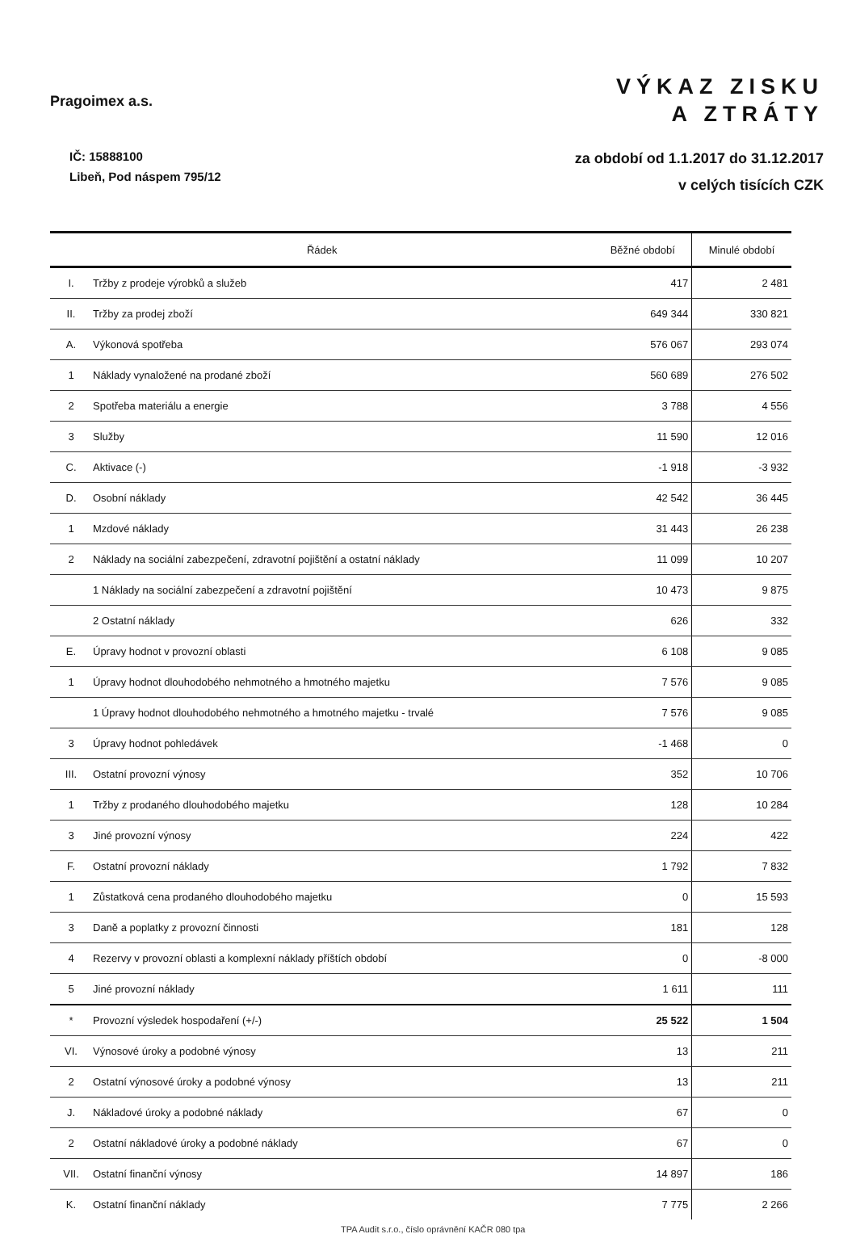Pragoimex a.s.
IČ: 15888100
Libeň, Pod náspem 795/12
VÝKAZ ZISKU
A ZTRÁTY
za období od 1.1.2017 do 31.12.2017
v celých tisících CZK
| Řádek | | Běžné období | Minulé období |
| --- | --- | --- | --- |
| I. | Tržby z prodeje výrobků a služeb | 417 | 2 481 |
| II. | Tržby za prodej zboží | 649 344 | 330 821 |
| A. | Výkonová spotřeba | 576 067 | 293 074 |
| 1 | Náklady vynaložené na prodané zboží | 560 689 | 276 502 |
| 2 | Spotřeba materiálu a energie | 3 788 | 4 556 |
| 3 | Služby | 11 590 | 12 016 |
| C. | Aktivace (-) | -1 918 | -3 932 |
| D. | Osobní náklady | 42 542 | 36 445 |
| 1 | Mzdové náklady | 31 443 | 26 238 |
| 2 | Náklady na sociální zabezpečení, zdravotní pojištění a ostatní náklady | 11 099 | 10 207 |
| | 1 Náklady na sociální zabezpečení a zdravotní pojištění | 10 473 | 9 875 |
| | 2 Ostatní náklady | 626 | 332 |
| E. | Úpravy hodnot v provozní oblasti | 6 108 | 9 085 |
| 1 | Úpravy hodnot dlouhodobého nehmotného a hmotného majetku | 7 576 | 9 085 |
| | 1 Úpravy hodnot dlouhodobého nehmotného a hmotného majetku - trvalé | 7 576 | 9 085 |
| 3 | Úpravy hodnot pohledávek | -1 468 | 0 |
| III. | Ostatní provozní výnosy | 352 | 10 706 |
| 1 | Tržby z prodaného dlouhodobého majetku | 128 | 10 284 |
| 3 | Jiné provozní výnosy | 224 | 422 |
| F. | Ostatní provozní náklady | 1 792 | 7 832 |
| 1 | Zůstatková cena prodaného dlouhodobého majetku | 0 | 15 593 |
| 3 | Daně a poplatky z provozní činnosti | 181 | 128 |
| 4 | Rezervy v provozní oblasti a komplexní náklady příštích období | 0 | -8 000 |
| 5 | Jiné provozní náklady | 1 611 | 111 |
| * | Provozní výsledek hospodaření (+/-) | 25 522 | 1 504 |
| VI. | Výnosové úroky a podobné výnosy | 13 | 211 |
| 2 | Ostatní výnosové úroky a podobné výnosy | 13 | 211 |
| J. | Nákladové úroky a podobné náklady | 67 | 0 |
| 2 | Ostatní nákladové úroky a podobné náklady | 67 | 0 |
| VII. | Ostatní finanční výnosy | 14 897 | 186 |
| K. | Ostatní finanční náklady | 7 775 | 2 266 |
TPA Audit s.r.o., číslo oprávnění KAČR 080 tpa